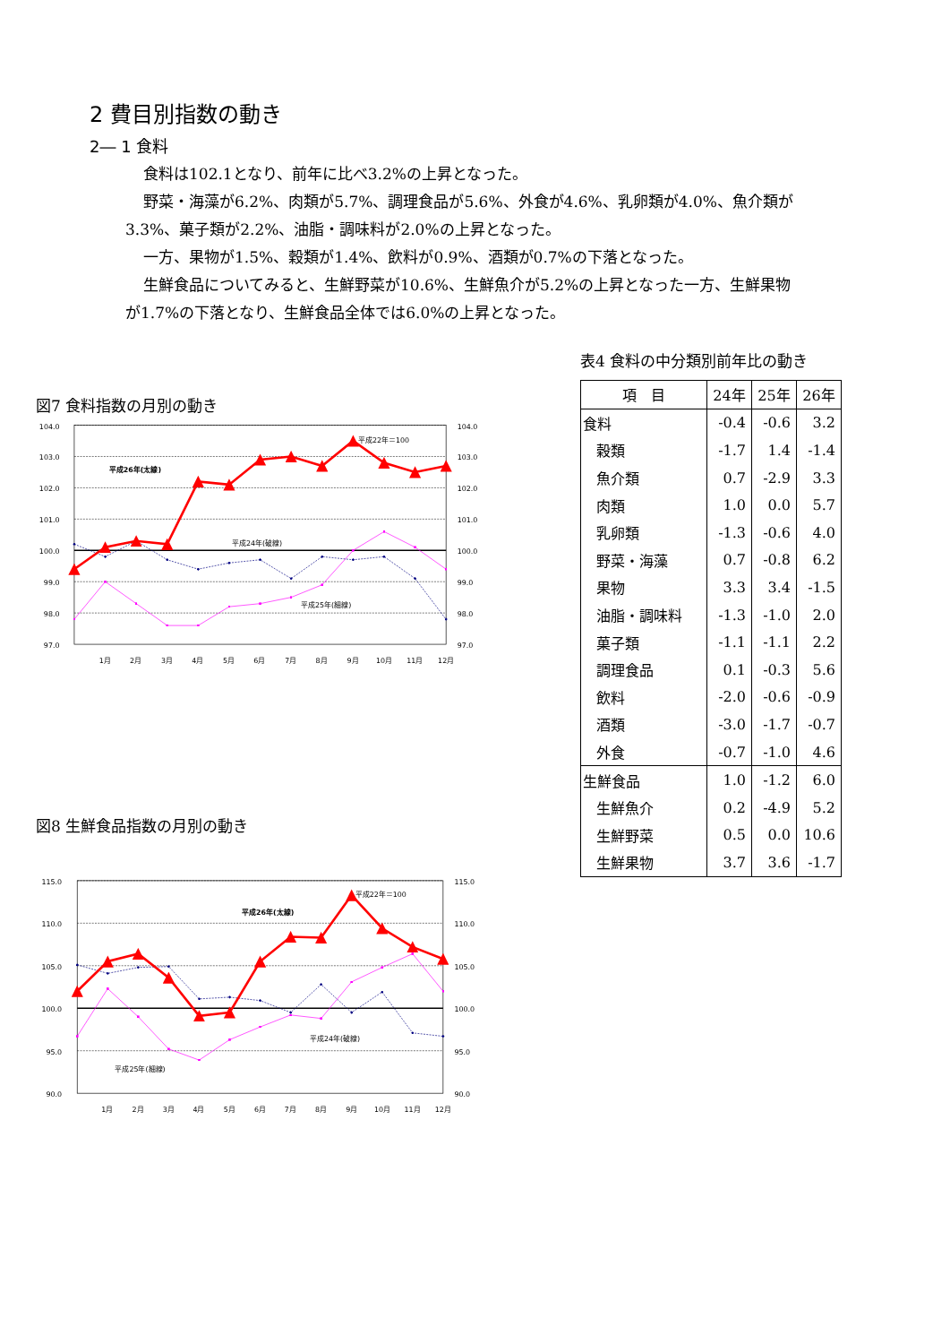2 費目別指数の動き
2― 1 食料
食料は102.1となり、前年に比べ3.2%の上昇となった。
野菜・海藻が6.2%、肉類が5.7%、調理食品が5.6%、外食が4.6%、乳卵類が4.0%、魚介類が
3.3%、菓子類が2.2%、油脂・調味料が2.0%の上昇となった。
一方、果物が1.5%、穀類が1.4%、飲料が0.9%、酒類が0.7%の下落となった。
生鮮食品についてみると、生鮮野菜が10.6%、生鮮魚介が5.2%の上昇となった一方、生鮮果物
が1.7%の下落となり、生鮮食品全体では6.0%の上昇となった。
図7 食料指数の月別の動き
104.0
103.0
102.0
101.0
100.0
99.0
98.0
97.0
104.0
103.0
102.0
101.0
100.0
99.0
98.0
97.0
1月
2月
3月
4月
5月
6月
7月
8月
9月
10月
11月
12月
平成22年＝100
平成26年(太線)
平成24年(破線)
平成25年(細線)
図8 生鮮食品指数の月別の動き
115.0
110.0
105.0
100.0
95.0
90.0
115.0
110.0
105.0
100.0
95.0
90.0
1月
2月
3月
4月
5月
6月
7月
8月
9月
10月
11月
12月
平成22年＝100
平成26年(太線)
平成24年(破線)
平成25年(細線)
表4 食料の中分類別前年比の動き
| 項 目 | 24年 | 25年 | 26年 |
| --- | --- | --- | --- |
| 食料 | -0.4 | -0.6 | 3.2 |
| 穀類 | -1.7 | 1.4 | -1.4 |
| 魚介類 | 0.7 | -2.9 | 3.3 |
| 肉類 | 1.0 | 0.0 | 5.7 |
| 乳卵類 | -1.3 | -0.6 | 4.0 |
| 野菜・海藻 | 0.7 | -0.8 | 6.2 |
| 果物 | 3.3 | 3.4 | -1.5 |
| 油脂・調味料 | -1.3 | -1.0 | 2.0 |
| 菓子類 | -1.1 | -1.1 | 2.2 |
| 調理食品 | 0.1 | -0.3 | 5.6 |
| 飲料 | -2.0 | -0.6 | -0.9 |
| 酒類 | -3.0 | -1.7 | -0.7 |
| 外食 | -0.7 | -1.0 | 4.6 |
| 生鮮食品 | 1.0 | -1.2 | 6.0 |
| 生鮮魚介 | 0.2 | -4.9 | 5.2 |
| 生鮮野菜 | 0.5 | 0.0 | 10.6 |
| 生鮮果物 | 3.7 | 3.6 | -1.7 |